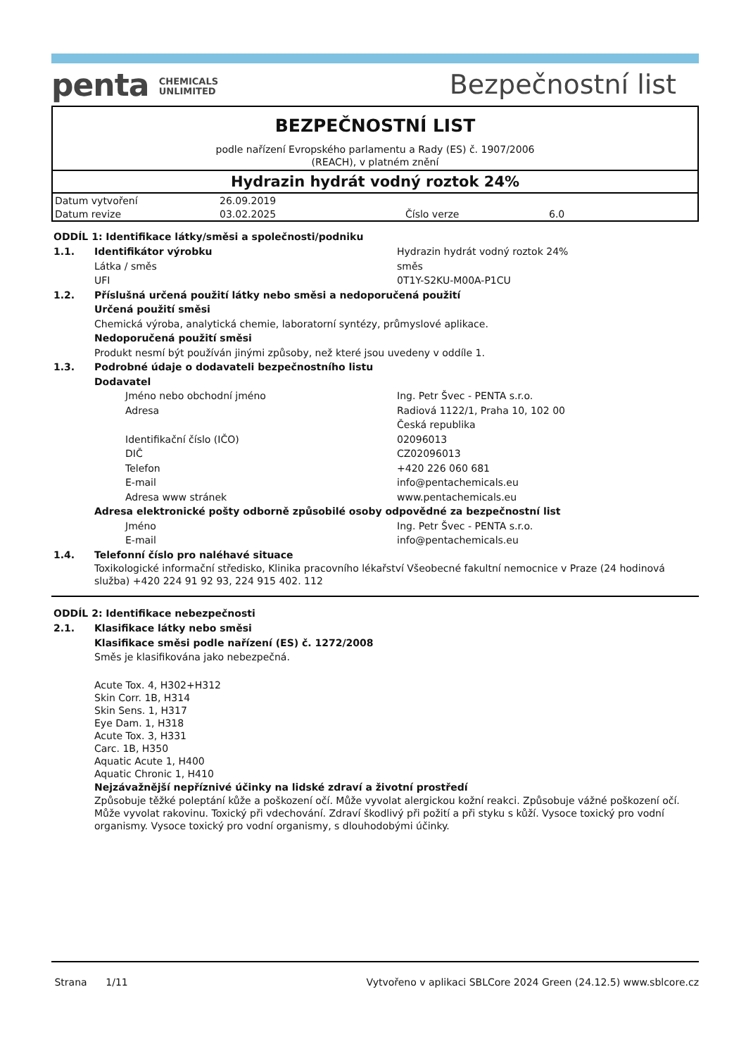penta CHEMICALS
UNLIMITED
Bezpečnostní list
BEZPEČNOSTNÍ LIST
podle nařízení Evropského parlamentu a Rady (ES) č. 1907/2006
(REACH), v platném znění
Hydrazin hydrát vodný roztok 24%
| Datum vytvoření | 26.09.2019 | | |
| Datum revize | 03.02.2025 | Číslo verze | 6.0 |
ODDÍL 1: Identifikace látky/směsi a společnosti/podniku
1.1. Identifikátor výrobku Hydrazin hydrát vodný roztok 24%
Látka / směs směs
UFI 0T1Y-S2KU-M00A-P1CU
1.2. Příslušná určená použití látky nebo směsi a nedoporučená použití
Určená použití směsi
Chemická výroba, analytická chemie, laboratorní syntézy, průmyslové aplikace.
Nedoporučená použití směsi
Produkt nesmí být používán jinými způsoby, než které jsou uvedeny v oddíle 1.
1.3. Podrobné údaje o dodavateli bezpečnostního listu
Dodavatel
Jméno nebo obchodní jméno Ing. Petr Švec - PENTA s.r.o.
Adresa Radiová 1122/1, Praha 10, 102 00
Česká republika
Identifikační číslo (IČO) 02096013
DIČ CZ02096013
Telefon +420 226 060 681
E-mail info@pentachemicals.eu
Adresa www stránek www.pentachemicals.eu
Adresa elektronické pošty odborně způsobilé osoby odpovědné za bezpečnostní list
Jméno Ing. Petr Švec - PENTA s.r.o.
E-mail info@pentachemicals.eu
1.4. Telefonní číslo pro naléhavé situace
Toxikologické informační středisko, Klinika pracovního lékařství Všeobecné fakultní nemocnice v Praze (24 hodinová služba) +420 224 91 92 93, 224 915 402. 112
ODDÍL 2: Identifikace nebezpečnosti
2.1. Klasifikace látky nebo směsi
Klasifikace směsi podle nařízení (ES) č. 1272/2008
Směs je klasifikována jako nebezpečná.
Acute Tox. 4, H302+H312
Skin Corr. 1B, H314
Skin Sens. 1, H317
Eye Dam. 1, H318
Acute Tox. 3, H331
Carc. 1B, H350
Aquatic Acute 1, H400
Aquatic Chronic 1, H410
Nejzávažnější nepříznivé účinky na lidské zdraví a životní prostředí
Způsobuje těžké poleptání kůže a poškození očí. Může vyvolat alergickou kožní reakci. Způsobuje vážné poškození očí. Může vyvolat rakovinu. Toxický při vdechování. Zdraví škodlivý při požití a při styku s kůží. Vysoce toxický pro vodní organismy. Vysoce toxický pro vodní organismy, s dlouhodobými účinky.
Strana 1/11 Vytvořeno v aplikaci SBLCore 2024 Green (24.12.5) www.sblcore.cz